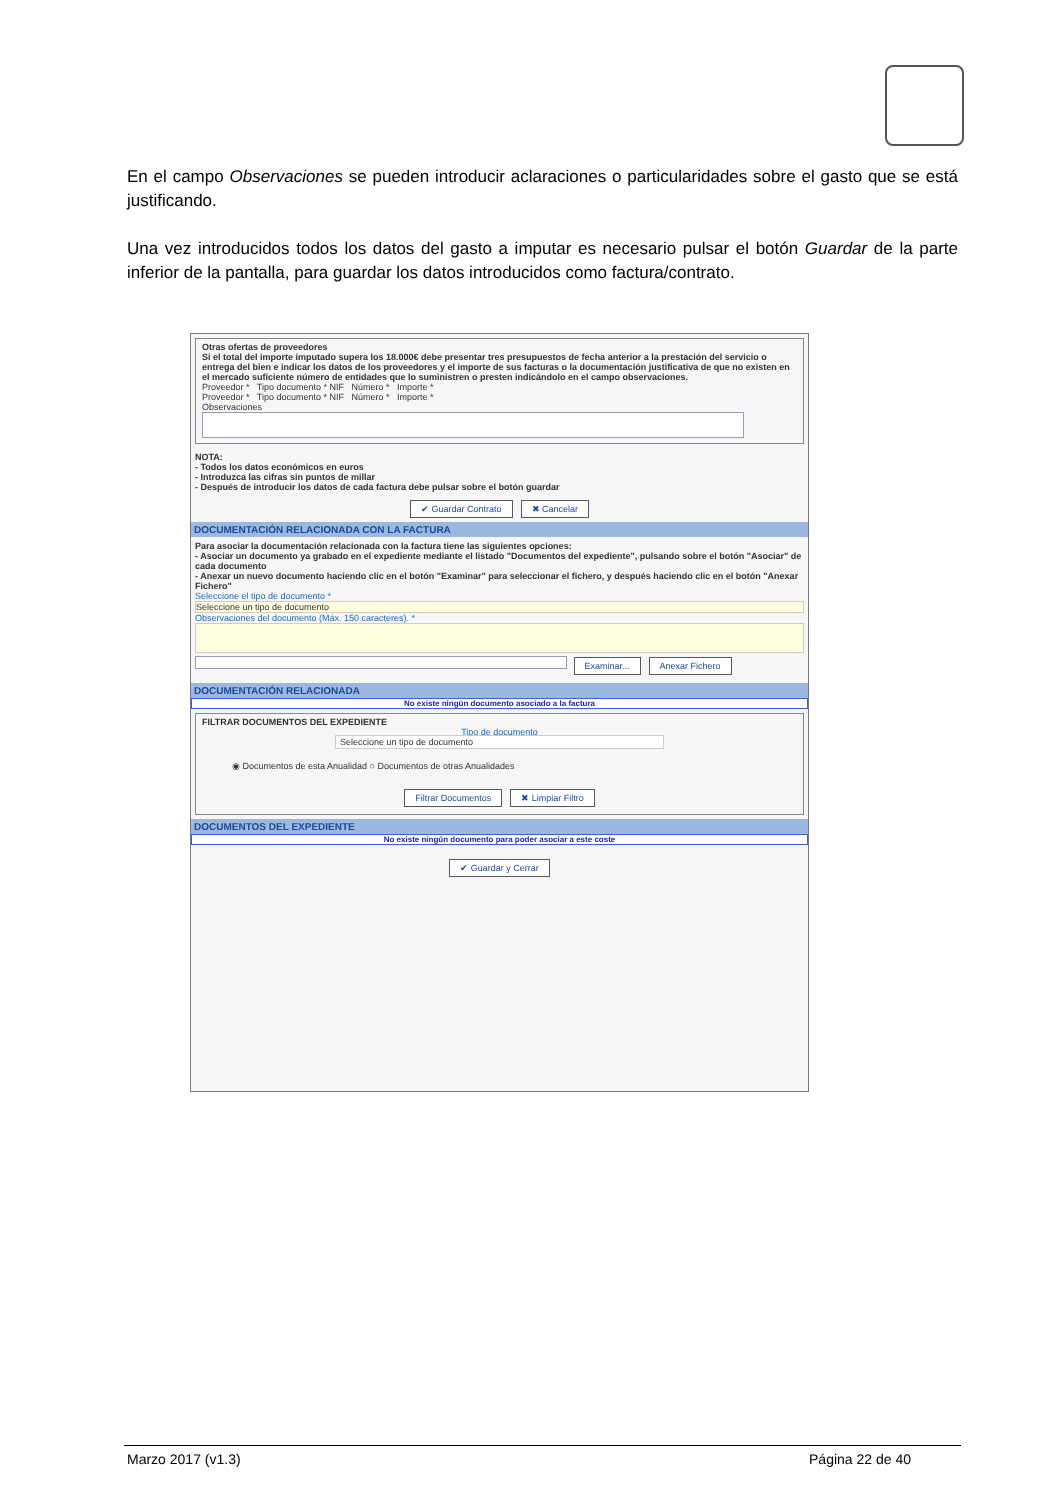En el campo Observaciones se pueden introducir aclaraciones o particularidades sobre el gasto que se está justificando.
Una vez introducidos todos los datos del gasto a imputar es necesario pulsar el botón Guardar de la parte inferior de la pantalla, para guardar los datos introducidos como factura/contrato.
Otras ofertas de proveedores
Si el total del importe imputado supera los 18.000€ debe presentar tres presupuestos de fecha anterior a la prestación del servicio o entrega del bien e indicar los datos de los proveedores y el importe de sus facturas o la documentación justificativa de que no existen en el mercado suficiente número de entidades que lo suministren o presten indicándolo en el campo observaciones.
Proveedor * Tipo documento * NIF Número * Importe *
Proveedor * Tipo documento * NIF Número * Importe *
Observaciones
NOTA:
- Todos los datos económicos en euros
- Introduzca las cifras sin puntos de millar
- Después de introducir los datos de cada factura debe pulsar sobre el botón guardar
✔ Guardar Contrato ✖ Cancelar
DOCUMENTACIÓN RELACIONADA CON LA FACTURA
Para asociar la documentación relacionada con la factura tiene las siguientes opciones:
- Asociar un documento ya grabado en el expediente mediante el listado "Documentos del expediente", pulsando sobre el botón "Asociar" de cada documento
- Anexar un nuevo documento haciendo clic en el botón "Examinar" para seleccionar el fichero, y después haciendo clic en el botón "Anexar Fichero"
Seleccione el tipo de documento *
Seleccione un tipo de documento
Observaciones del documento (Máx. 150 caracteres). *
Examinar... Anexar Fichero
DOCUMENTACIÓN RELACIONADA
No existe ningún documento asociado a la factura
FILTRAR DOCUMENTOS DEL EXPEDIENTE
Tipo de documento
Seleccione un tipo de documento
◉ Documentos de esta Anualidad ○ Documentos de otras Anualidades
Filtrar Documentos ✖ Limpiar Filtro
DOCUMENTOS DEL EXPEDIENTE
No existe ningún documento para poder asociar a este coste
✔ Guardar y Cerrar
Marzo 2017 (v1.3) Página 22 de 40